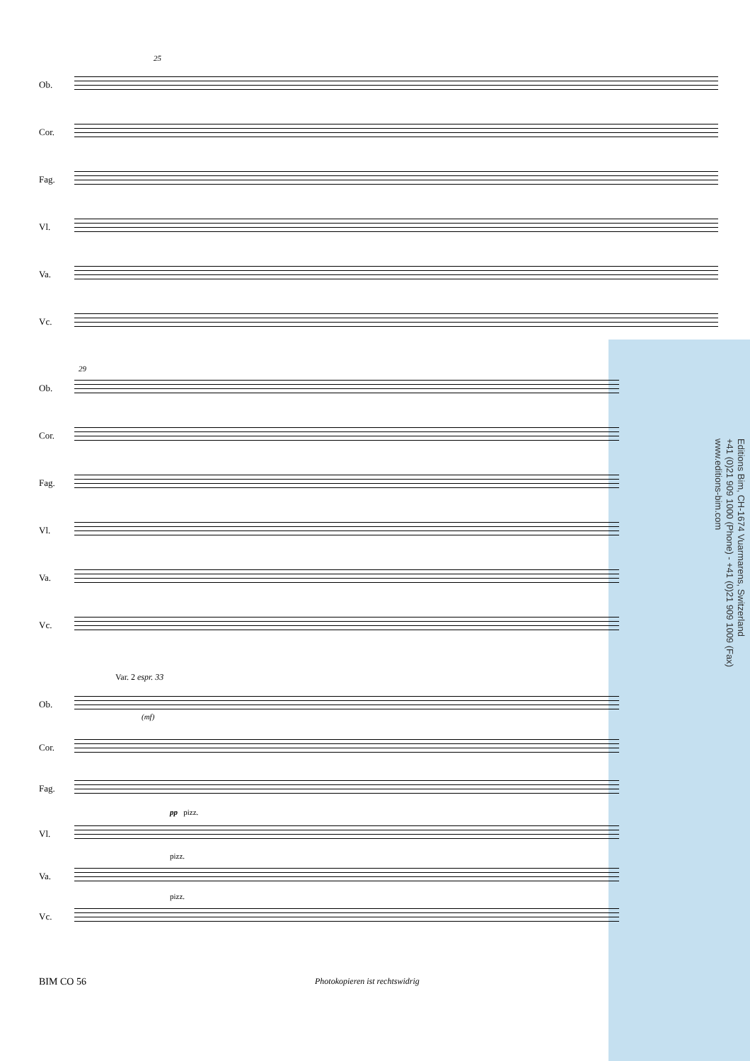25
Ob.
Cor.
Fag.
Vl.
Va.
Vc.
29
Ob.
Cor.
Fag.
Vl.
Va.
Vc.
Var. 2 espr. 33
Ob.
(mf)
Cor.
Fag.
pp pizz.
Vl.
pizz.
Va.
pizz.
Vc.
Editions Bim, CH-1674 Vuarmarens, Switzerland
+41 (0)21 909 1000 (Phone) - +41 (0)21 909 1009 (Fax)
www.editions-bim.com
BIM CO 56 Photokopieren ist rechtswidrig